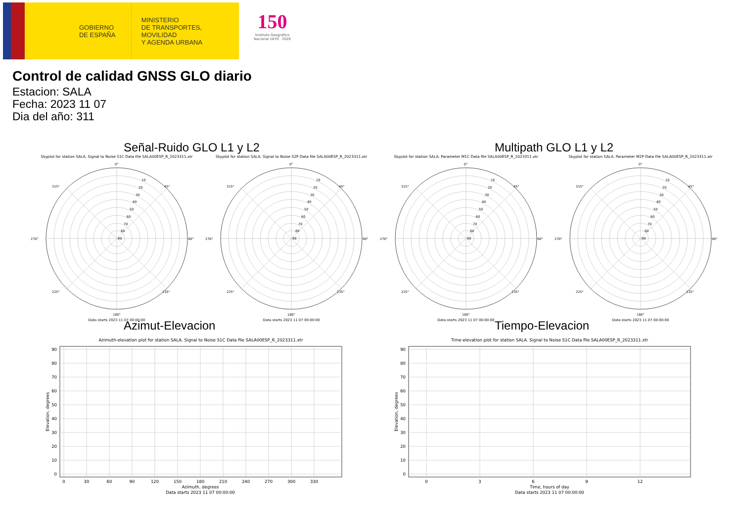GOBIERNO
DE ESPAÑA
MINISTERIO
DE TRANSPORTES, MOVILIDAD
Y AGENDA URBANA
150
Instituto Geográfico
Nacional 1870 · 2020
Control de calidad GNSS GLO diario
Estacion: SALA
Fecha: 2023 11 07
Dia del año: 311
Señal-Ruido GLO L1 y L2 Multipath GLO L1 y L2
Skyplot for station SALA. Signal to Noise S1C Data file SALA00ESP_R_2023311.xtr
0°
90°
180°
270°
45°
135°
225°
315°
10
20
30
40
50
60
70
80
90
Data starts 2023 11 07 00:00:00
Skyplot for station SALA. Signal to Noise S2P Data file SALA00ESP_R_2023311.xtr
0°
90°
180°
270°
45°
135°
225°
315°
10
20
30
40
50
60
70
80
90
Data starts 2023 11 07 00:00:00
Skyplot for station SALA. Parameter M1C Data file SALA00ESP_R_2023311.xtr
0°
90°
180°
270°
45°
135°
225°
315°
10
20
30
40
50
60
70
80
90
Data starts 2023 11 07 00:00:00
Skyplot for station SALA. Parameter M2P Data file SALA00ESP_R_2023311.xtr
0°
90°
180°
270°
45°
135°
225°
315°
10
20
30
40
50
60
70
80
90
Data starts 2023 11 07 00:00:00
Azimut-Elevacion Tiempo-Elevacion
Azimuth-elevation plot for station SALA. Signal to Noise S1C Data file SALA00ESP_R_2023311.xtr
90
80
70
60
50
40
30
20
10
0
0
30
60
90
120
150
180
210
240
270
300
330
Azimuth, degrees
Data starts 2023 11 07 00:00:00
Elevation, degrees
Time-elevation plot for station SALA. Signal to Noise S1C Data file SALA00ESP_R_2023311.xtr
90
80
70
60
50
40
30
20
10
0
0
3
6
9
12
Time, hours of day
Data starts 2023 11 07 00:00:00
Elevation, degrees